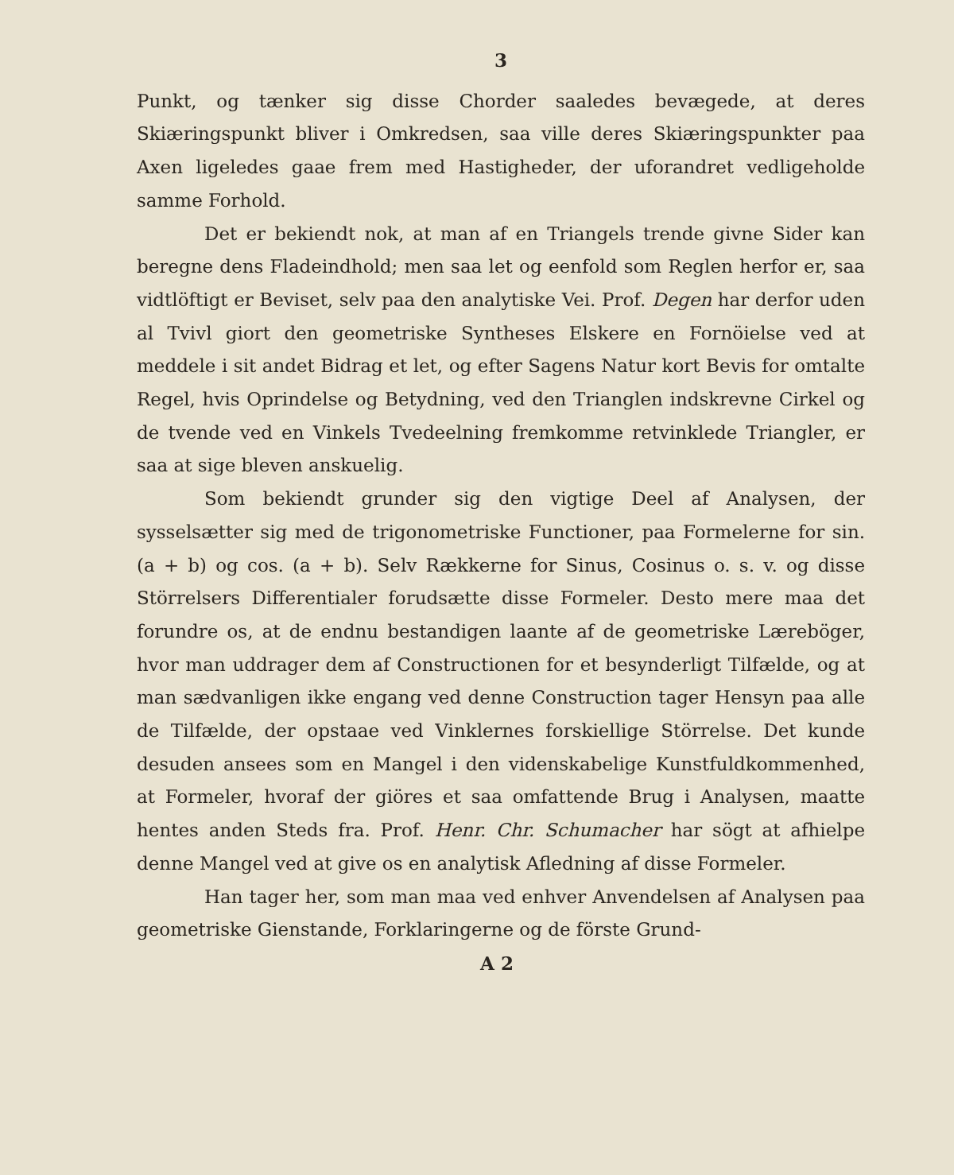3
Punkt, og tænker sig disse Chorder saaledes bevægede, at deres Skiæringspunkt bliver i Omkredsen, saa ville deres Skiæringspunkter paa Axen ligeledes gaae frem med Hastigheder, der uforandret vedligeholde samme Forhold.
Det er bekiendt nok, at man af en Triangels trende givne Sider kan beregne dens Fladeindhold; men saa let og eenfold som Reglen herfor er, saa vidtlöftigt er Beviset, selv paa den analytiske Vei. Prof. Degen har derfor uden al Tvivl giort den geometriske Syntheses Elskere en Fornöielse ved at meddele i sit andet Bidrag et let, og efter Sagens Natur kort Bevis for omtalte Regel, hvis Oprindelse og Betydning, ved den Trianglen indskrevne Cirkel og de tvende ved en Vinkels Tvedeelning fremkomme retvinklede Triangler, er saa at sige bleven anskuelig.
Som bekiendt grunder sig den vigtige Deel af Analysen, der sysselsætter sig med de trigonometriske Functioner, paa Formelerne for sin. (a + b) og cos. (a + b). Selv Rækkerne for Sinus, Cosinus o. s. v. og disse Störrelsers Differentialer forudsætte disse Formeler. Desto mere maa det forundre os, at de endnu bestandigen laante af de geometriske Læreböger, hvor man uddrager dem af Constructionen for et besynderligt Tilfælde, og at man sædvanligen ikke engang ved denne Construction tager Hensyn paa alle de Tilfælde, der opstaae ved Vinklernes forskiellige Störrelse. Det kunde desuden ansees som en Mangel i den videnskabelige Kunstfuldkommenhed, at Formeler, hvoraf der giöres et saa omfattende Brug i Analysen, maatte hentes anden Steds fra. Prof. Henr. Chr. Schumacher har sögt at afhielpe denne Mangel ved at give os en analytisk Afledning af disse Formeler.
Han tager her, som man maa ved enhver Anvendelsen af Analysen paa geometriske Gienstande, Forklaringerne og de förste Grund-
A 2